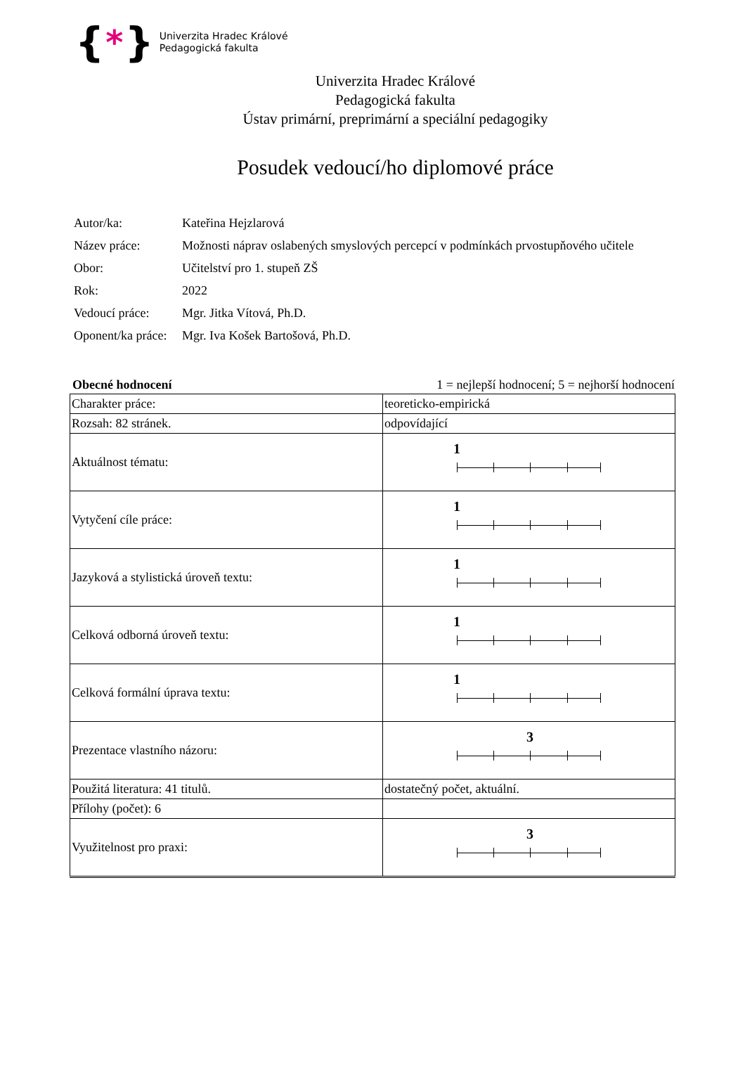{ * }
Univerzita Hradec Králové
Pedagogická fakulta
Univerzita Hradec Králové
Pedagogická fakulta
Ústav primární, preprimární a speciální pedagogiky
Posudek vedoucí/ho diplomové práce
| Autor/ka: | Kateřina Hejzlarová |
| Název práce: | Možnosti náprav oslabených smyslových percepcí v podmínkách prvostupňového učitele |
| Obor: | Učitelství pro 1. stupeň ZŠ |
| Rok: | 2022 |
| Vedoucí práce: | Mgr. Jitka Vítová, Ph.D. |
| Oponent/ka práce: | Mgr. Iva Košek Bartošová, Ph.D. |
Obecné hodnocení 1 = nejlepší hodnocení; 5 = nejhorší hodnocení
| Charakter práce: | teoreticko-empirická |
| Rozsah: 82 stránek. | odpovídající |
| Aktuálnost tématu: | 1 |
| Vytyčení cíle práce: | 1 |
| Jazyková a stylistická úroveň textu: | 1 |
| Celková odborná úroveň textu: | 1 |
| Celková formální úprava textu: | 1 |
| Prezentace vlastního názoru: | 3 |
| Použitá literatura: 41 titulů. | dostatečný počet, aktuální. |
| Přílohy (počet): 6 | |
| Využitelnost pro praxi: | 3 |